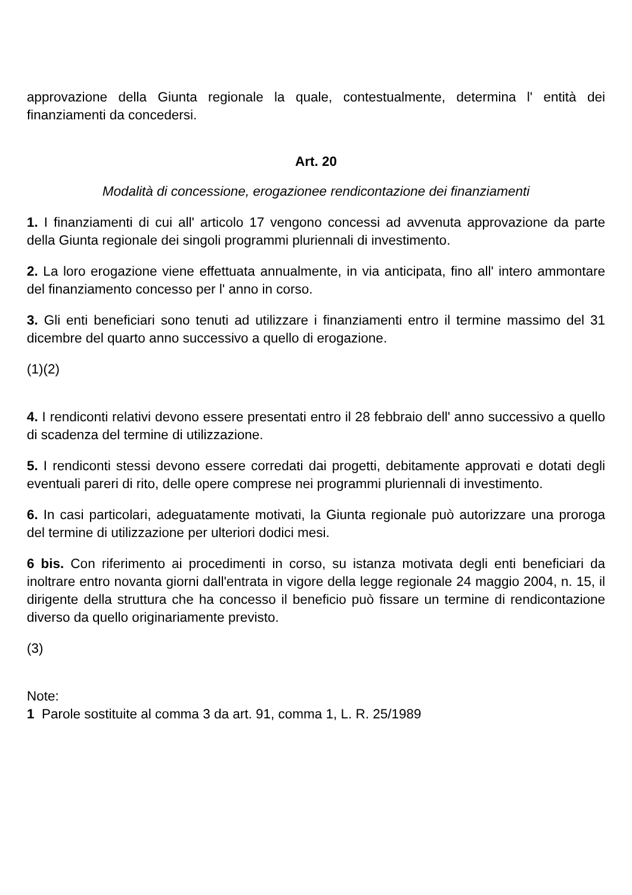approvazione della Giunta regionale la quale, contestualmente, determina l' entità dei finanziamenti da concedersi.
Art. 20
Modalità di concessione, erogazionee rendicontazione dei finanziamenti
1. I finanziamenti di cui all' articolo 17 vengono concessi ad avvenuta approvazione da parte della Giunta regionale dei singoli programmi pluriennali di investimento.
2. La loro erogazione viene effettuata annualmente, in via anticipata, fino all' intero ammontare del finanziamento concesso per l' anno in corso.
3. Gli enti beneficiari sono tenuti ad utilizzare i finanziamenti entro il termine massimo del 31 dicembre del quarto anno successivo a quello di erogazione.
(1)(2)
4. I rendiconti relativi devono essere presentati entro il 28 febbraio dell' anno successivo a quello di scadenza del termine di utilizzazione.
5. I rendiconti stessi devono essere corredati dai progetti, debitamente approvati e dotati degli eventuali pareri di rito, delle opere comprese nei programmi pluriennali di investimento.
6. In casi particolari, adeguatamente motivati, la Giunta regionale può autorizzare una proroga del termine di utilizzazione per ulteriori dodici mesi.
6 bis. Con riferimento ai procedimenti in corso, su istanza motivata degli enti beneficiari da inoltrare entro novanta giorni dall'entrata in vigore della legge regionale 24 maggio 2004, n. 15, il dirigente della struttura che ha concesso il beneficio può fissare un termine di rendicontazione diverso da quello originariamente previsto.
(3)
Note:
1 Parole sostituite al comma 3 da art. 91, comma 1, L. R. 25/1989